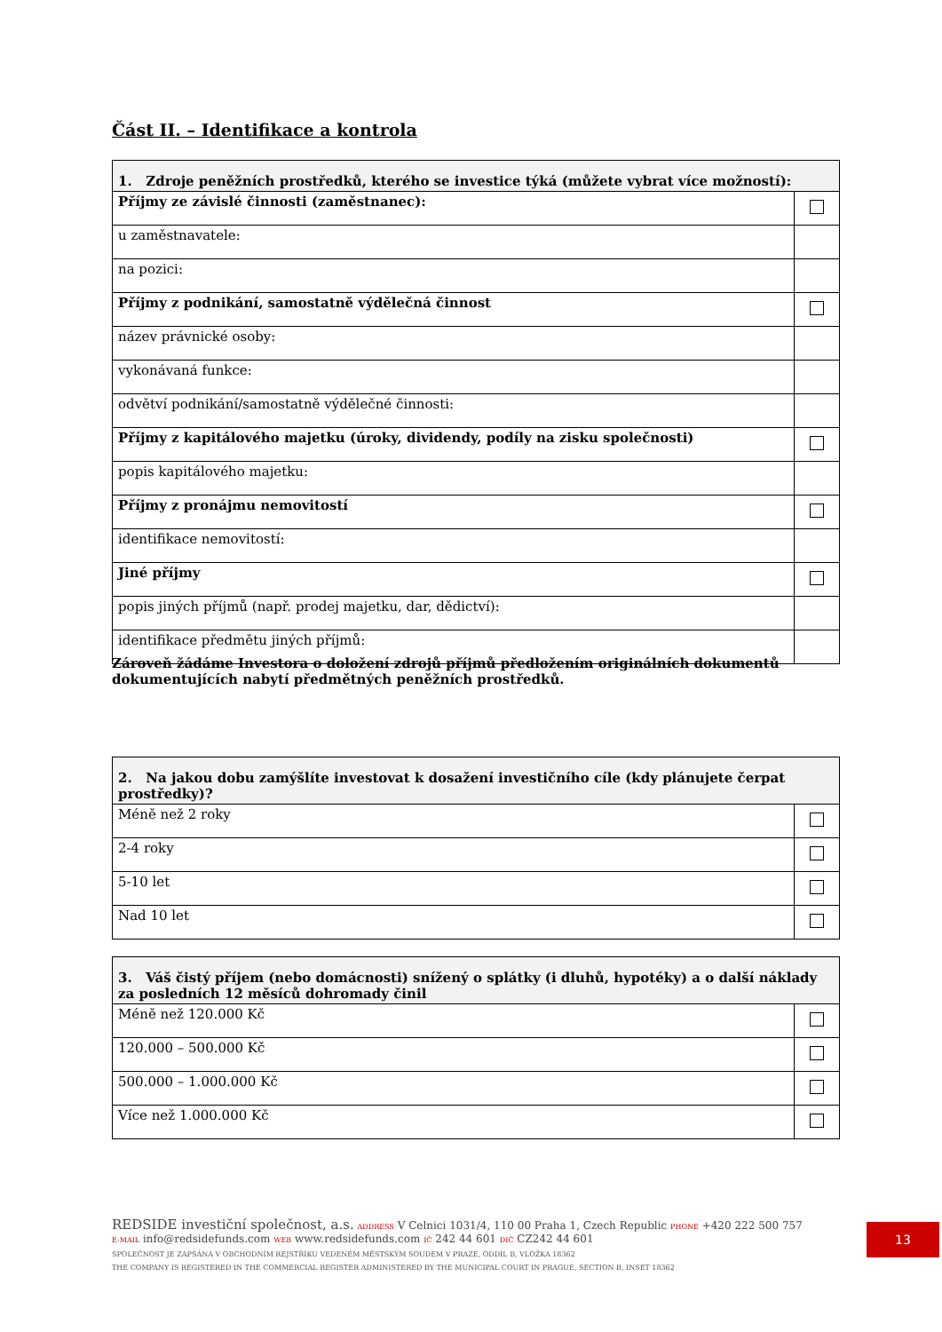Část II. – Identifikace a kontrola
| 1. Zdroje peněžních prostředků, kterého se investice týká (můžete vybrat více možností): | |
| --- | --- |
| Příjmy ze závislé činnosti (zaměstnanec): | |
| u zaměstnavatele: | |
| na pozici: | |
| Příjmy z podnikání, samostatně výdělečná činnost | |
| název právnické osoby: | |
| vykonávaná funkce: | |
| odvětví podnikání/samostatně výdělečné činnosti: | |
| Příjmy z kapitálového majetku (úroky, dividendy, podíly na zisku společnosti) | |
| popis kapitálového majetku: | |
| Příjmy z pronájmu nemovitostí | |
| identifikace nemovitostí: | |
| Jiné příjmy | |
| popis jiných příjmů (např. prodej majetku, dar, dědictví): | |
| identifikace předmětu jiných příjmů: | |
Zároveň žádáme Investora o doložení zdrojů příjmů předložením originálních dokumentů dokumentujících nabytí předmětných peněžních prostředků.
| 2. Na jakou dobu zamýšlíte investovat k dosažení investičního cíle (kdy plánujete čerpat prostředky)? | |
| --- | --- |
| Méně než 2 roky | |
| 2-4 roky | |
| 5-10 let | |
| Nad 10 let | |
| 3. Váš čistý příjem (nebo domácnosti) snížený o splátky (i dluhů, hypotéky) a o další náklady za posledních 12 měsíců dohromady činil | |
| --- | --- |
| Méně než 120.000 Kč | |
| 120.000 – 500.000 Kč | |
| 500.000 – 1.000.000 Kč | |
| Více než 1.000.000 Kč | |
REDSIDE investiční společnost, a.s. ADDRESS V Celnici 1031/4, 110 00 Praha 1, Czech Republic PHONE +420 222 500 757
E-MAIL info@redsidefunds.com WEB www.redsidefunds.com IČ 242 44 601 DIČ CZ242 44 601
SPOLEČNOST JE ZAPSÁNA V OBCHODNÍM REJSTŘÍKU VEDENÉM MĚSTSKÝM SOUDEM V PRAZE, ODDÍL B, VLOŽKA 18362
THE COMPANY IS REGISTERED IN THE COMMERCIAL REGISTER ADMINISTERED BY THE MUNICIPAL COURT IN PRAGUE, SECTION B, INSET 18362
13